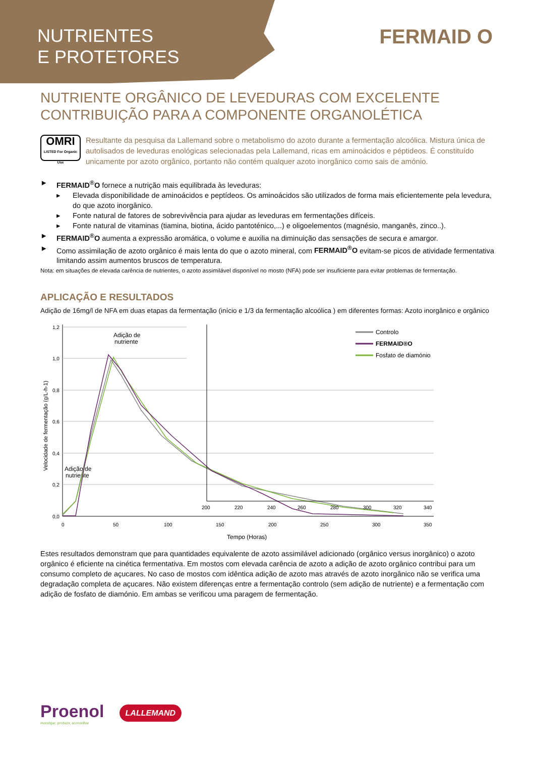NUTRIENTES
E PROTETORES
FERMAID O
NUTRIENTE ORGÂNICO DE LEVEDURAS COM EXCELENTE CONTRIBUIÇÃO PARA A COMPONENTE ORGANOLÉTICA
OMRI
LISTED For Organic Use
Resultante da pesquisa da Lallemand sobre o metabolismo do azoto durante a fermentação alcoólica. Mistura única de autolisados de leveduras enológicas selecionadas pela Lallemand, ricas em aminoácidos e péptideos. É constituído unicamente por azoto orgânico, portanto não contém qualquer azoto inorgânico como sais de amónio.
► FERMAID<sup>®</sup>O fornece a nutrição mais equilibrada às leveduras:
▸ Elevada disponibilidade de aminoácidos e peptídeos. Os aminoácidos são utilizados de forma mais eficientemente pela levedura, do que azoto inorgânico.
▸ Fonte natural de fatores de sobrevivência para ajudar as leveduras em fermentações difíceis.
▸ Fonte natural de vitaminas (tiamina, biotina, ácido pantoténico,...) e oligoelementos (magnésio, manganês, zinco..).
► FERMAID<sup>®</sup>O aumenta a expressão aromática, o volume e auxilia na diminuição das sensações de secura e amargor.
► Como assimilação de azoto orgânico é mais lenta do que o azoto mineral, com FERMAID<sup>®</sup>O evitam-se picos de atividade fermentativa limitando assim aumentos bruscos de temperatura.
Nota: em situações de elevada carência de nutrientes, o azoto assimilável disponível no mosto (NFA) pode ser insuficiente para evitar problemas de fermentação.
APLICAÇÃO E RESULTADOS
Adição de 16mg/l de NFA em duas etapas da fermentação (início e 1/3 da fermentação alcoólica ) em diferentes formas: Azoto inorgânico e orgânico
0,0
0,2
0,4
0,6
0,8
1,0
1,2
0
50
100
150
200
250
300
350
Tempo (Horas)
Velocidade de fermentação (g/L-h-1)
Adição de
nutriente
Adição de
nutriente
200
220
240
260
280
300
320
340
Controlo
FERMAID®O
Fosfato de diamónio
Estes resultados demonstram que para quantidades equivalente de azoto assimilável adicionado (orgânico versus inorgânico) o azoto orgânico é eficiente na cinética fermentativa. Em mostos com elevada carência de azoto a adição de azoto orgânico contribui para um consumo completo de açucares. No caso de mostos com idêntica adição de azoto mas através de azoto inorgânico não se verifica uma degradação completa de açucares. Não existem diferenças entre a fermentação controlo (sem adição de nutriente) e a fermentação com adição de fosfato de diamónio. Em ambas se verificou uma paragem de fermentação.
Proenol
investigar, produzir, aconselhar
LALLEMAND